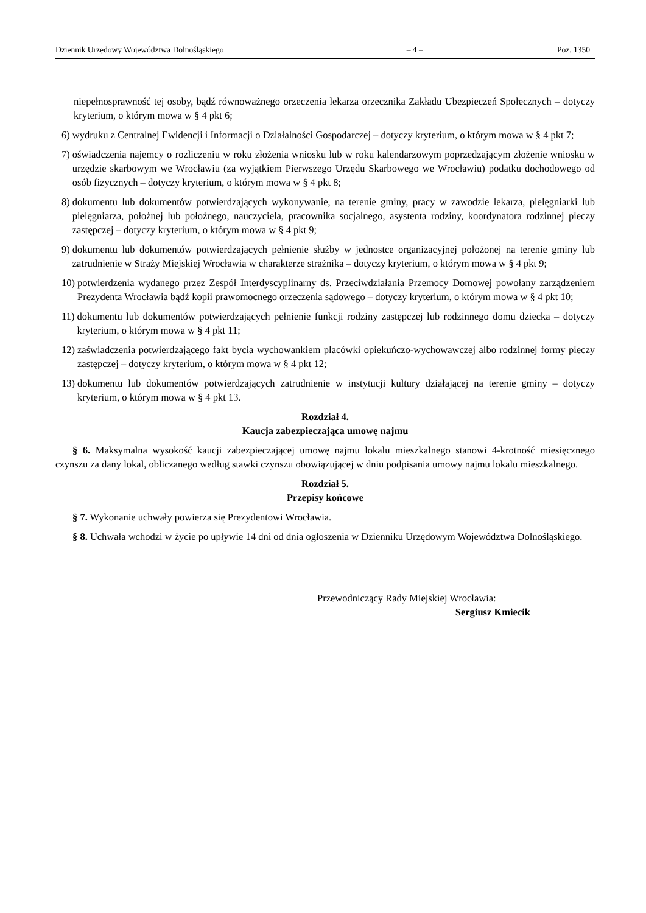Dziennik Urzędowy Województwa Dolnośląskiego – 4 – Poz. 1350
niepełnosprawność tej osoby, bądź równoważnego orzeczenia lekarza orzecznika Zakładu Ubezpieczeń Społecznych – dotyczy kryterium, o którym mowa w § 4 pkt 6;
6) wydruku z Centralnej Ewidencji i Informacji o Działalności Gospodarczej – dotyczy kryterium, o którym mowa w § 4 pkt 7;
7) oświadczenia najemcy o rozliczeniu w roku złożenia wniosku lub w roku kalendarzowym poprzedzającym złożenie wniosku w urzędzie skarbowym we Wrocławiu (za wyjątkiem Pierwszego Urzędu Skarbowego we Wrocławiu) podatku dochodowego od osób fizycznych – dotyczy kryterium, o którym mowa w § 4 pkt 8;
8) dokumentu lub dokumentów potwierdzających wykonywanie, na terenie gminy, pracy w zawodzie lekarza, pielęgniarki lub pielęgniarza, położnej lub położnego, nauczyciela, pracownika socjalnego, asystenta rodziny, koordynatora rodzinnej pieczy zastępczej – dotyczy kryterium, o którym mowa w § 4 pkt 9;
9) dokumentu lub dokumentów potwierdzających pełnienie służby w jednostce organizacyjnej położonej na terenie gminy lub zatrudnienie w Straży Miejskiej Wrocławia w charakterze strażnika – dotyczy kryterium, o którym mowa w § 4 pkt 9;
10) potwierdzenia wydanego przez Zespół Interdyscyplinarny ds. Przeciwdziałania Przemocy Domowej powołany zarządzeniem Prezydenta Wrocławia bądź kopii prawomocnego orzeczenia sądowego – dotyczy kryterium, o którym mowa w § 4 pkt 10;
11) dokumentu lub dokumentów potwierdzających pełnienie funkcji rodziny zastępczej lub rodzinnego domu dziecka – dotyczy kryterium, o którym mowa w § 4 pkt 11;
12) zaświadczenia potwierdzającego fakt bycia wychowankiem placówki opiekuńczo-wychowawczej albo rodzinnej formy pieczy zastępczej – dotyczy kryterium, o którym mowa w § 4 pkt 12;
13) dokumentu lub dokumentów potwierdzających zatrudnienie w instytucji kultury działającej na terenie gminy – dotyczy kryterium, o którym mowa w § 4 pkt 13.
Rozdział 4.
Kaucja zabezpieczająca umowę najmu
§ 6. Maksymalna wysokość kaucji zabezpieczającej umowę najmu lokalu mieszkalnego stanowi 4-krotność miesięcznego czynszu za dany lokal, obliczanego według stawki czynszu obowiązującej w dniu podpisania umowy najmu lokalu mieszkalnego.
Rozdział 5.
Przepisy końcowe
§ 7. Wykonanie uchwały powierza się Prezydentowi Wrocławia.
§ 8. Uchwała wchodzi w życie po upływie 14 dni od dnia ogłoszenia w Dzienniku Urzędowym Województwa Dolnośląskiego.
Przewodniczący Rady Miejskiej Wrocławia:
Sergiusz Kmiecik